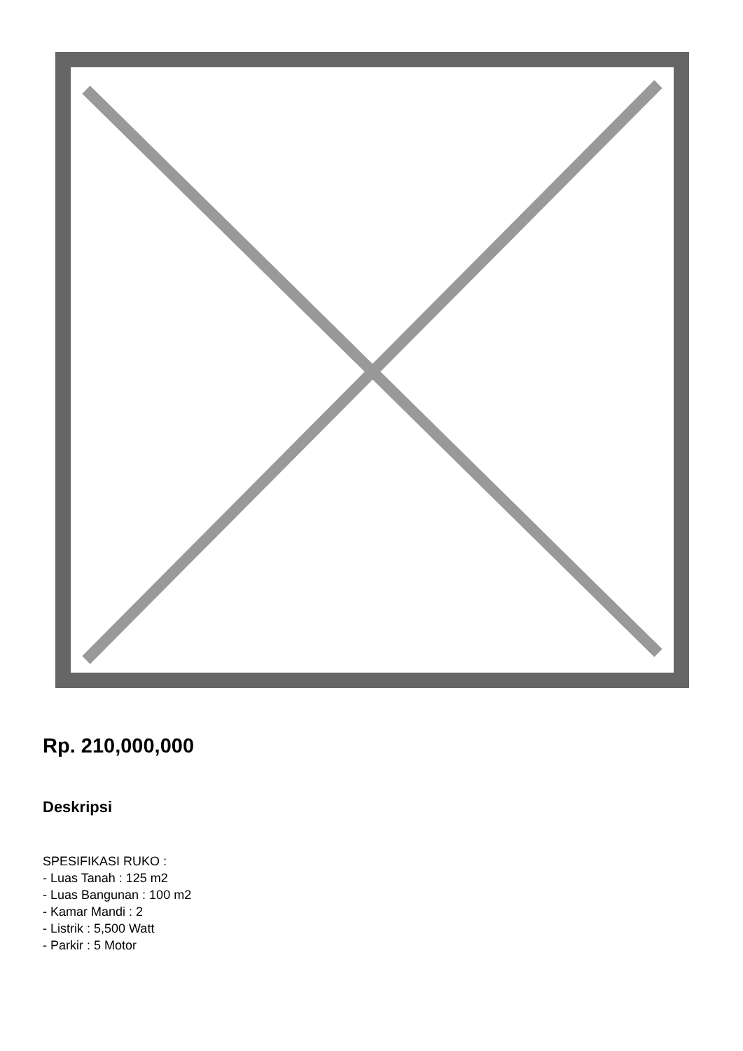Rp. 210,000,000
Deskripsi
SPESIFIKASI RUKO :
- Luas Tanah : 125 m2
- Luas Bangunan : 100 m2
- Kamar Mandi : 2
- Listrik : 5,500 Watt
- Parkir : 5 Motor